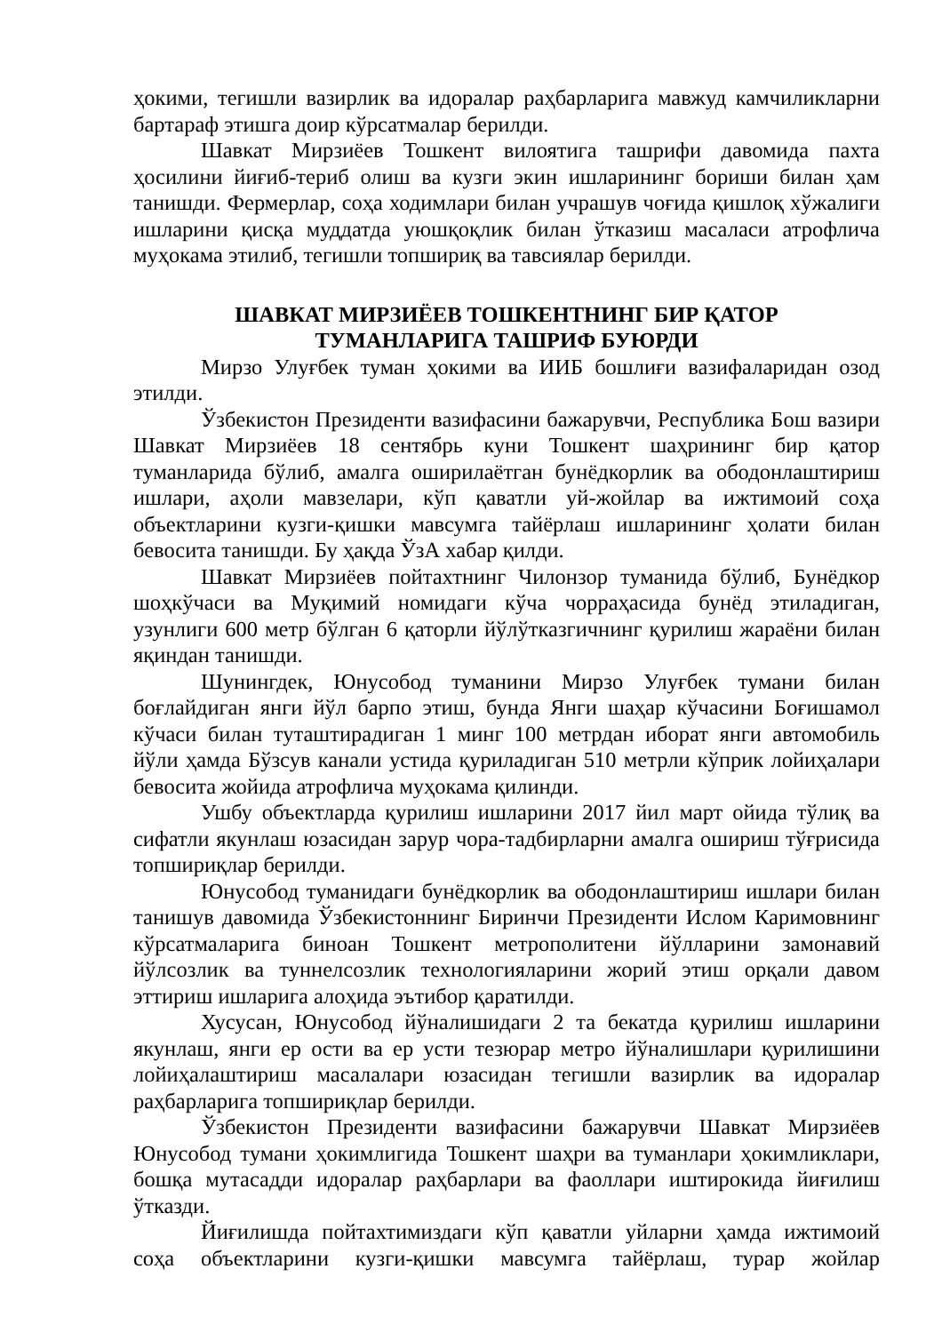ҳокими, тегишли вазирлик ва идоралар раҳбарларига мавжуд камчиликларни бартараф этишга доир кўрсатмалар берилди.
Шавкат Мирзиёев Тошкент вилоятига ташрифи давомида пахта ҳосилини йиғиб-териб олиш ва кузги экин ишларининг бориши билан ҳам танишди. Фермерлар, соҳа ходимлари билан учрашув чоғида қишлоқ хўжалиги ишларини қисқа муддатда уюшқоқлик билан ўтказиш масаласи атрофлича муҳокама этилиб, тегишли топшириқ ва тавсиялар берилди.
ШАВКАТ МИРЗИЁЕВ ТОШКЕНТНИНГ БИР ҚАТОР
ТУМАНЛАРИГА ТАШРИФ БУЮРДИ
Мирзо Улуғбек туман ҳокими ва ИИБ бошлиғи вазифаларидан озод этилди.
Ўзбекистон Президенти вазифасини бажарувчи, Республика Бош вазири Шавкат Мирзиёев 18 сентябрь куни Тошкент шаҳрининг бир қатор туманларида бўлиб, амалга оширилаётган бунёдкорлик ва ободонлаштириш ишлари, аҳоли мавзелари, кўп қаватли уй-жойлар ва ижтимоий соҳа объектларини кузги-қишки мавсумга тайёрлаш ишларининг ҳолати билан бевосита танишди. Бу ҳақда ЎзА хабар қилди.
Шавкат Мирзиёев пойтахтнинг Чилонзор туманида бўлиб, Бунёдкор шоҳкўчаси ва Муқимий номидаги кўча чорраҳасида бунёд этиладиган, узунлиги 600 метр бўлган 6 қаторли йўлўтказгичнинг қурилиш жараёни билан яқиндан танишди.
Шунингдек, Юнусобод туманини Мирзо Улуғбек тумани билан боғлайдиган янги йўл барпо этиш, бунда Янги шаҳар кўчасини Боғишамол кўчаси билан туташтирадиган 1 минг 100 метрдан иборат янги автомобиль йўли ҳамда Бўзсув канали устида қуриладиган 510 метрли кўприк лойиҳалари бевосита жойида атрофлича муҳокама қилинди.
Ушбу объектларда қурилиш ишларини 2017 йил март ойида тўлиқ ва сифатли якунлаш юзасидан зарур чора-тадбирларни амалга ошириш тўғрисида топшириқлар берилди.
Юнусобод туманидаги бунёдкорлик ва ободонлаштириш ишлари билан танишув давомида Ўзбекистоннинг Биринчи Президенти Ислом Каримовнинг кўрсатмаларига биноан Тошкент метрополитени йўлларини замонавий йўлсозлик ва туннелсозлик технологияларини жорий этиш орқали давом эттириш ишларига алоҳида эътибор қаратилди.
Хусусан, Юнусобод йўналишидаги 2 та бекатда қурилиш ишларини якунлаш, янги ер ости ва ер усти тезюрар метро йўналишлари қурилишини лойиҳалаштириш масалалари юзасидан тегишли вазирлик ва идоралар раҳбарларига топшириқлар берилди.
Ўзбекистон Президенти вазифасини бажарувчи Шавкат Мирзиёев Юнусобод тумани ҳокимлигида Тошкент шаҳри ва туманлари ҳокимликлари, бошқа мутасадди идоралар раҳбарлари ва фаоллари иштирокида йиғилиш ўтказди.
Йиғилишда пойтахтимиздаги кўп қаватли уйларни ҳамда ижтимоий соҳа объектларини кузги-қишки мавсумга тайёрлаш, турар жойлар